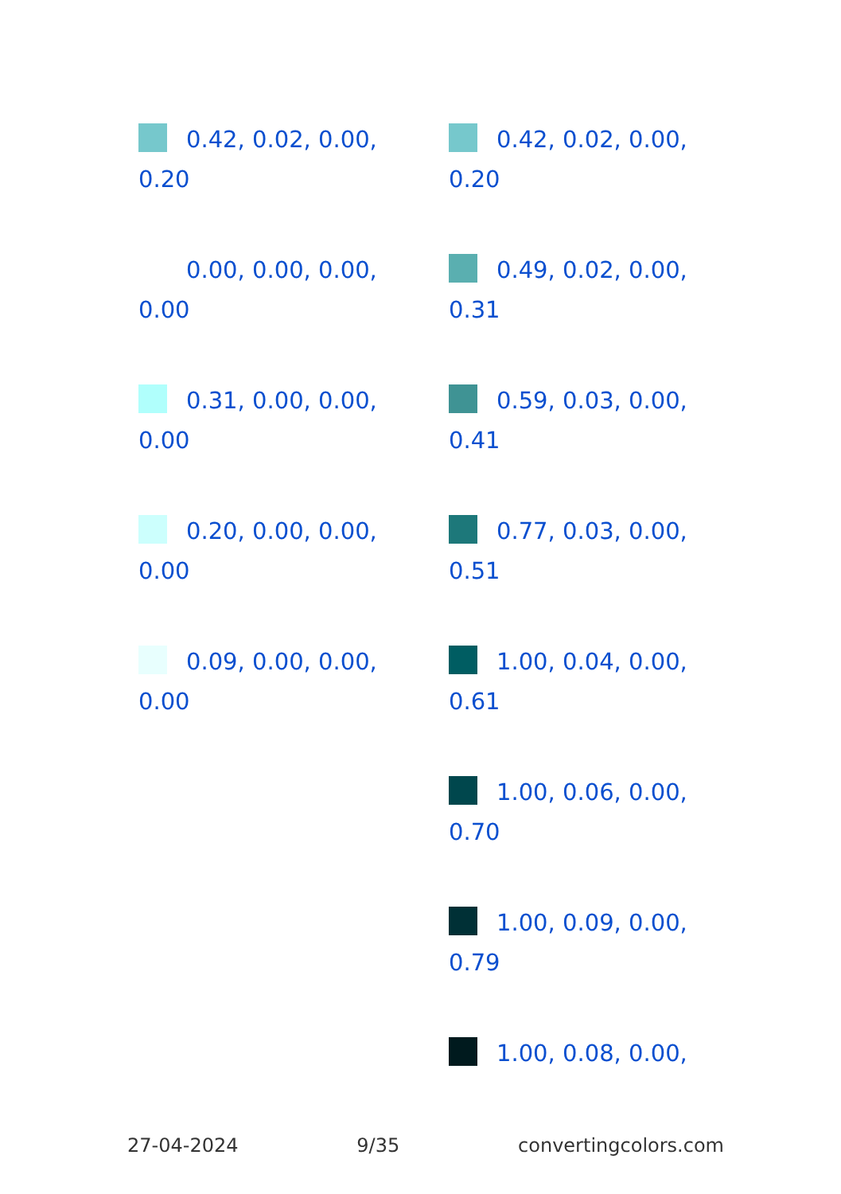0.42, 0.02, 0.00, 0.20
0.00, 0.00, 0.00, 0.00
0.31, 0.00, 0.00, 0.00
0.20, 0.00, 0.00, 0.00
0.09, 0.00, 0.00, 0.00
0.42, 0.02, 0.00, 0.20
0.49, 0.02, 0.00, 0.31
0.59, 0.03, 0.00, 0.41
0.77, 0.03, 0.00, 0.51
1.00, 0.04, 0.00, 0.61
1.00, 0.06, 0.00, 0.70
1.00, 0.09, 0.00, 0.79
1.00, 0.08, 0.00,
27-04-2024 9/35 convertingcolors.com